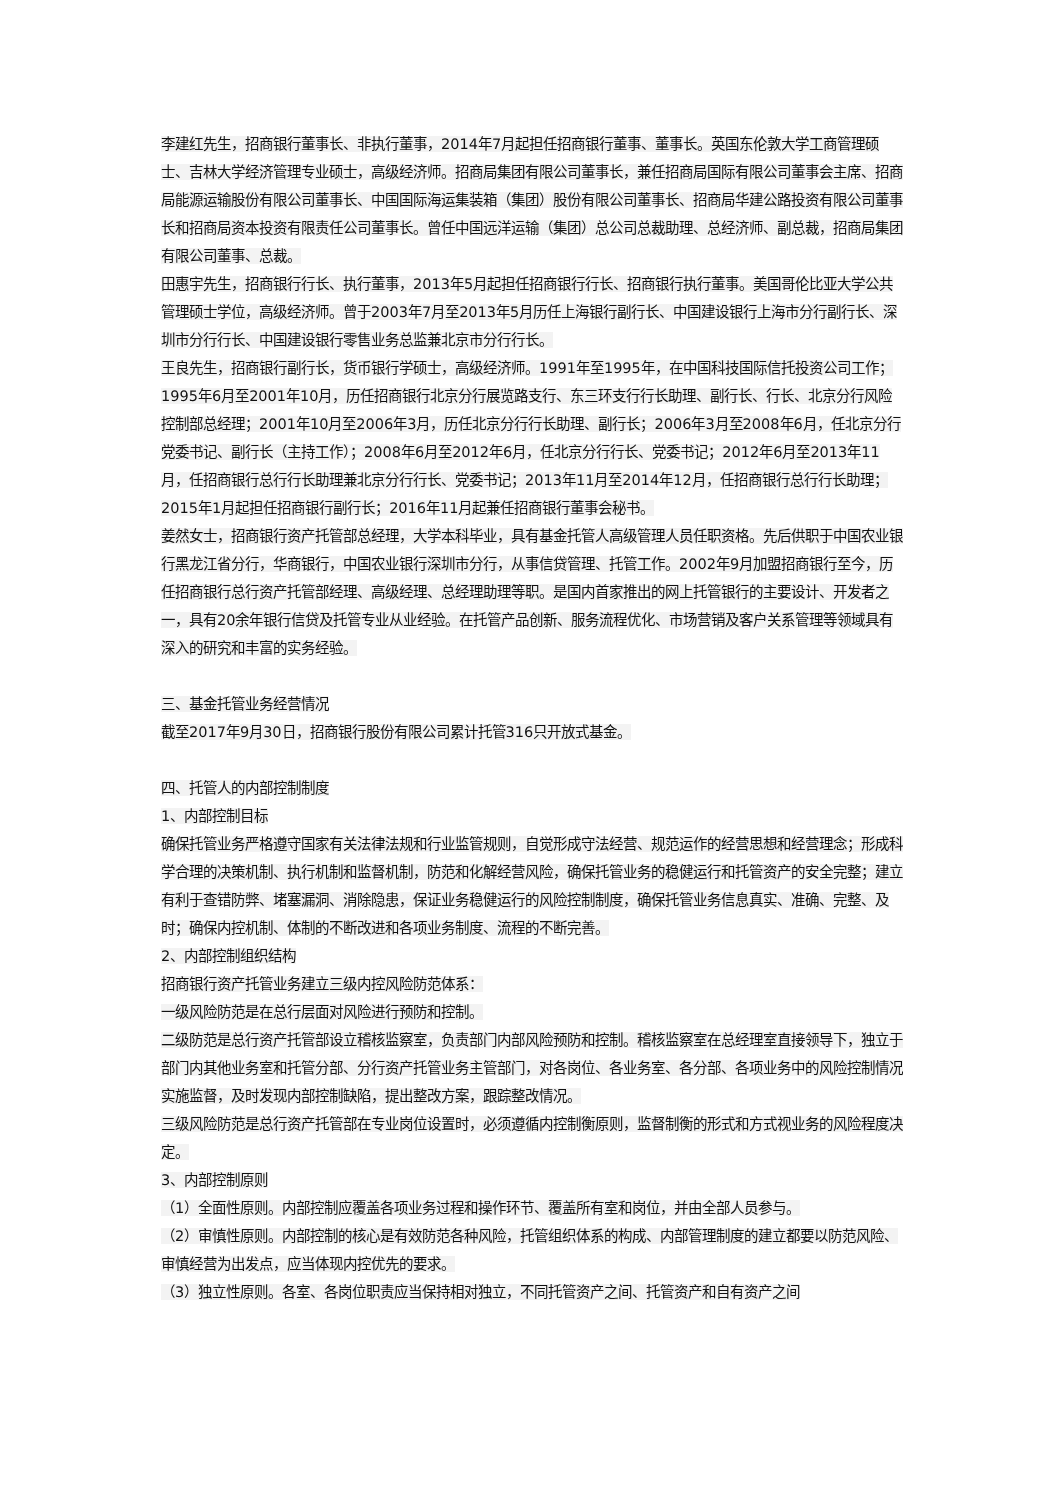李建红先生，招商银行董事长、非执行董事，2014年7月起担任招商银行董事、董事长。英国东伦敦大学工商管理硕士、吉林大学经济管理专业硕士，高级经济师。招商局集团有限公司董事长，兼任招商局国际有限公司董事会主席、招商局能源运输股份有限公司董事长、中国国际海运集装箱（集团）股份有限公司董事长、招商局华建公路投资有限公司董事长和招商局资本投资有限责任公司董事长。曾任中国远洋运输（集团）总公司总裁助理、总经济师、副总裁，招商局集团有限公司董事、总裁。
田惠宇先生，招商银行行长、执行董事，2013年5月起担任招商银行行长、招商银行执行董事。美国哥伦比亚大学公共管理硕士学位，高级经济师。曾于2003年7月至2013年5月历任上海银行副行长、中国建设银行上海市分行副行长、深圳市分行行长、中国建设银行零售业务总监兼北京市分行行长。
王良先生，招商银行副行长，货币银行学硕士，高级经济师。1991年至1995年，在中国科技国际信托投资公司工作；1995年6月至2001年10月，历任招商银行北京分行展览路支行、东三环支行行长助理、副行长、行长、北京分行风险控制部总经理；2001年10月至2006年3月，历任北京分行行长助理、副行长；2006年3月至2008年6月，任北京分行党委书记、副行长（主持工作）；2008年6月至2012年6月，任北京分行行长、党委书记；2012年6月至2013年11月，任招商银行总行行长助理兼北京分行行长、党委书记；2013年11月至2014年12月，任招商银行总行行长助理；2015年1月起担任招商银行副行长；2016年11月起兼任招商银行董事会秘书。
姜然女士，招商银行资产托管部总经理，大学本科毕业，具有基金托管人高级管理人员任职资格。先后供职于中国农业银行黑龙江省分行，华商银行，中国农业银行深圳市分行，从事信贷管理、托管工作。2002年9月加盟招商银行至今，历任招商银行总行资产托管部经理、高级经理、总经理助理等职。是国内首家推出的网上托管银行的主要设计、开发者之一，具有20余年银行信贷及托管专业从业经验。在托管产品创新、服务流程优化、市场营销及客户关系管理等领域具有深入的研究和丰富的实务经验。
三、基金托管业务经营情况
截至2017年9月30日，招商银行股份有限公司累计托管316只开放式基金。
四、托管人的内部控制制度
1、内部控制目标
确保托管业务严格遵守国家有关法律法规和行业监管规则，自觉形成守法经营、规范运作的经营思想和经营理念；形成科学合理的决策机制、执行机制和监督机制，防范和化解经营风险，确保托管业务的稳健运行和托管资产的安全完整；建立有利于查错防弊、堵塞漏洞、消除隐患，保证业务稳健运行的风险控制制度，确保托管业务信息真实、准确、完整、及时；确保内控机制、体制的不断改进和各项业务制度、流程的不断完善。
2、内部控制组织结构
招商银行资产托管业务建立三级内控风险防范体系：
一级风险防范是在总行层面对风险进行预防和控制。
二级防范是总行资产托管部设立稽核监察室，负责部门内部风险预防和控制。稽核监察室在总经理室直接领导下，独立于部门内其他业务室和托管分部、分行资产托管业务主管部门，对各岗位、各业务室、各分部、各项业务中的风险控制情况实施监督，及时发现内部控制缺陷，提出整改方案，跟踪整改情况。
三级风险防范是总行资产托管部在专业岗位设置时，必须遵循内控制衡原则，监督制衡的形式和方式视业务的风险程度决定。
3、内部控制原则
（1）全面性原则。内部控制应覆盖各项业务过程和操作环节、覆盖所有室和岗位，并由全部人员参与。
（2）审慎性原则。内部控制的核心是有效防范各种风险，托管组织体系的构成、内部管理制度的建立都要以防范风险、审慎经营为出发点，应当体现内控优先的要求。
（3）独立性原则。各室、各岗位职责应当保持相对独立，不同托管资产之间、托管资产和自有资产之间